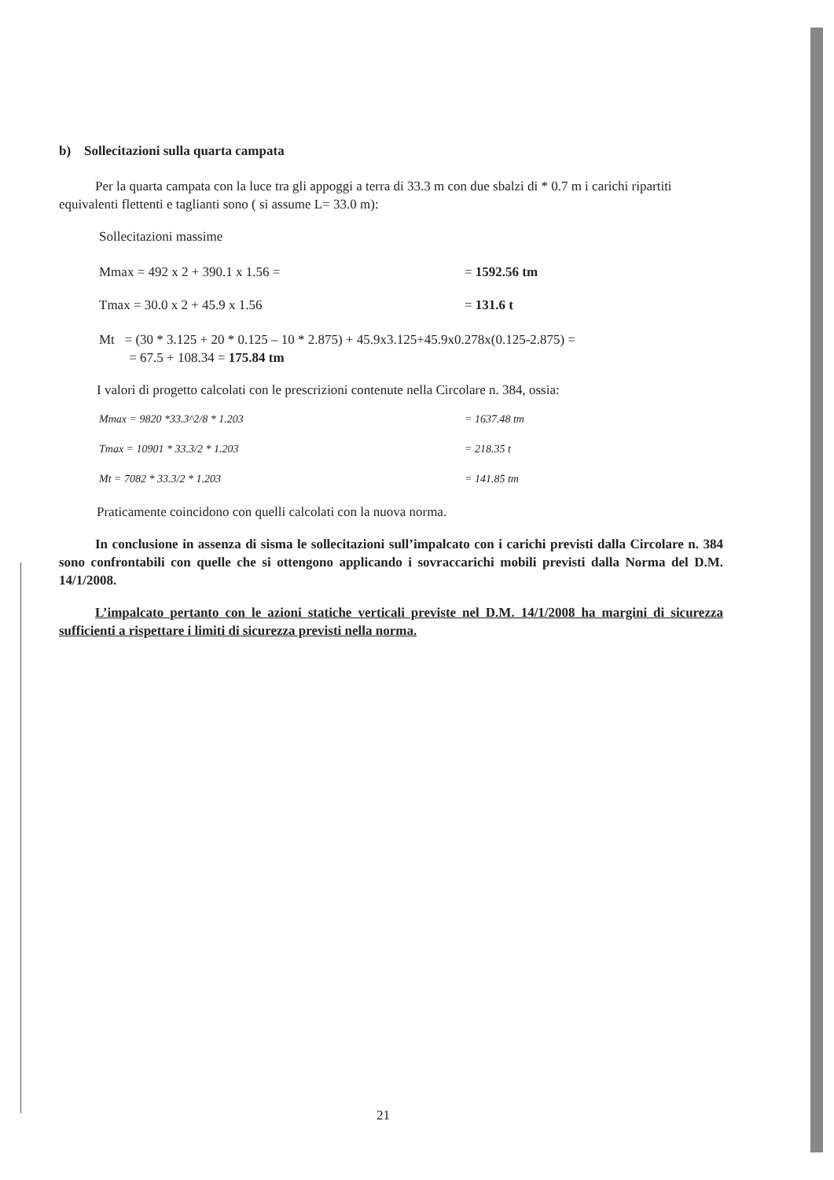b) Sollecitazioni sulla quarta campata
Per la quarta campata con la luce tra gli appoggi a terra di 33.3 m con due sbalzi di * 0.7 m i carichi ripartiti equivalenti flettenti e taglianti sono ( si assume L= 33.0 m):
Sollecitazioni massime
Mmax = 492 x 2 + 390.1 x 1.56 = = 1592.56 tm
Tmax = 30.0 x 2 + 45.9 x 1.56 = 131.6 t
Mt = (30 * 3.125 + 20 * 0.125 – 10 * 2.875) + 45.9x3.125+45.9x0.278x(0.125-2.875) =
= 67.5 + 108.34 = 175.84 tm
I valori di progetto calcolati con le prescrizioni contenute nella Circolare n. 384, ossia:
Mmax = 9820 *33.3^2/8 * 1.203 = 1637.48 tm
Tmax = 10901 * 33.3/2 * 1.203 = 218.35 t
Mt = 7082 * 33.3/2 * 1.203 = 141.85 tm
Praticamente coincidono con quelli calcolati con la nuova norma.
In conclusione in assenza di sisma le sollecitazioni sull’impalcato con i carichi previsti dalla Circolare n. 384 sono confrontabili con quelle che si ottengono applicando i sovraccarichi mobili previsti dalla Norma del D.M. 14/1/2008.
L’impalcato pertanto con le azioni statiche verticali previste nel D.M. 14/1/2008 ha margini di sicurezza sufficienti a rispettare i limiti di sicurezza previsti nella norma.
21